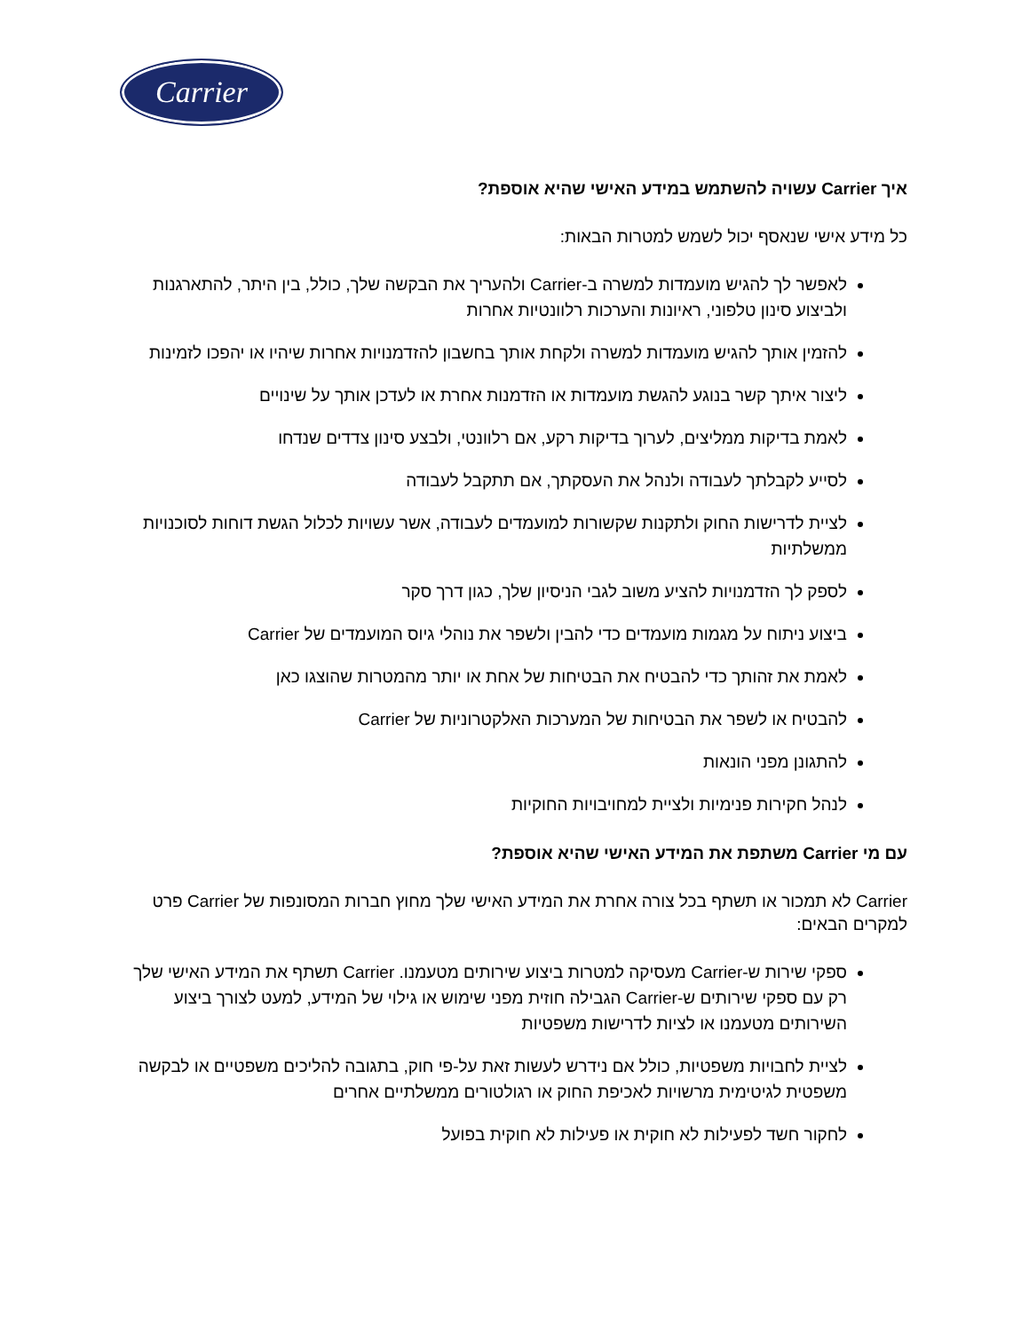Carrier
איך Carrier עשויה להשתמש במידע האישי שהיא אוספת?
כל מידע אישי שנאסף יכול לשמש למטרות הבאות:
לאפשר לך להגיש מועמדות למשרה ב-Carrier ולהעריך את הבקשה שלך, כולל, בין היתר, להתארגנות ולביצוע סינון טלפוני, ראיונות והערכות רלוונטיות אחרות
להזמין אותך להגיש מועמדות למשרה ולקחת אותך בחשבון להזדמנויות אחרות שיהיו או יהפכו לזמינות
ליצור איתך קשר בנוגע להגשת מועמדות או הזדמנות אחרת או לעדכן אותך על שינויים
לאמת בדיקות ממליצים, לערוך בדיקות רקע, אם רלוונטי, ולבצע סינון צדדים שנדחו
לסייע לקבלתך לעבודה ולנהל את העסקתך, אם תתקבל לעבודה
לציית לדרישות החוק ולתקנות שקשורות למועמדים לעבודה, אשר עשויות לכלול הגשת דוחות לסוכנויות ממשלתיות
לספק לך הזדמנויות להציע משוב לגבי הניסיון שלך, כגון דרך סקר
ביצוע ניתוח על מגמות מועמדים כדי להבין ולשפר את נוהלי גיוס המועמדים של Carrier
לאמת את זהותך כדי להבטיח את הבטיחות של אחת או יותר מהמטרות שהוצגו כאן
להבטיח או לשפר את הבטיחות של המערכות האלקטרוניות של Carrier
להתגונן מפני הונאות
לנהל חקירות פנימיות ולציית למחויבויות החוקיות
עם מי Carrier משתפת את המידע האישי שהיא אוספת?
Carrier לא תמכור או תשתף בכל צורה אחרת את המידע האישי שלך מחוץ חברות המסונפות של Carrier פרט למקרים הבאים:
ספקי שירות ש-Carrier מעסיקה למטרות ביצוע שירותים מטעמנו. Carrier תשתף את המידע האישי שלך רק עם ספקי שירותים ש-Carrier הגבילה חוזית מפני שימוש או גילוי של המידע, למעט לצורך ביצוע השירותים מטעמנו או לציות לדרישות משפטיות
לציית לחבויות משפטיות, כולל אם נידרש לעשות זאת על-פי חוק, בתגובה להליכים משפטיים או לבקשה משפטית לגיטימית מרשויות לאכיפת החוק או רגולטורים ממשלתיים אחרים
לחקור חשד לפעילות לא חוקית או פעילות לא חוקית בפועל